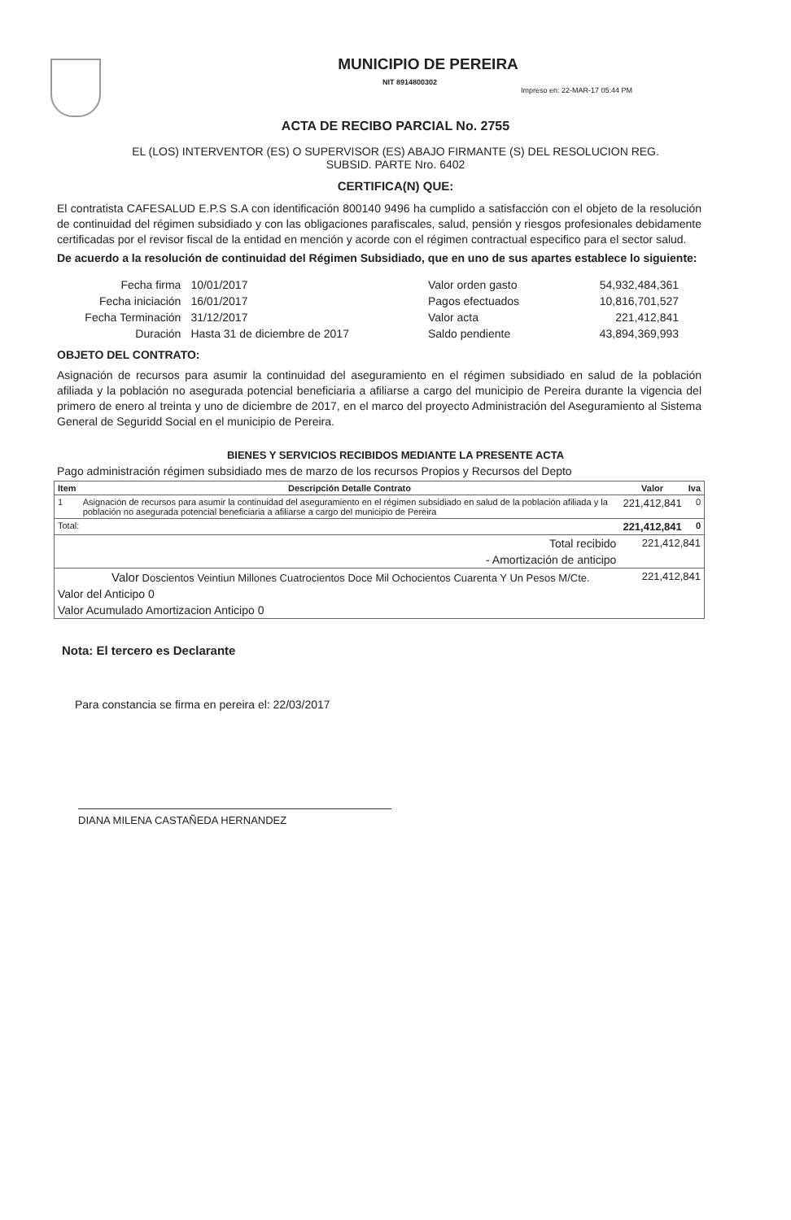MUNICIPIO DE PEREIRA
NIT 8914800302
Impreso en: 22-MAR-17 05:44 PM
ACTA DE RECIBO PARCIAL No. 2755
EL (LOS) INTERVENTOR (ES) O SUPERVISOR (ES) ABAJO FIRMANTE (S) DEL RESOLUCION REG.
SUBSID. PARTE Nro. 6402
CERTIFICA(N) QUE:
El contratista CAFESALUD E.P.S S.A con identificación 800140 9496 ha cumplido a satisfacción con el objeto de la resolución de continuidad del régimen subsidiado y con las obligaciones parafiscales, salud, pensión y riesgos profesionales debidamente certificadas por el revisor fiscal de la entidad en mención y acorde con el régimen contractual especifico para el sector salud.
De acuerdo a la resolución de continuidad del Régimen Subsidiado, que en uno de sus apartes establece lo siguiente:
| Fecha firma | 10/01/2017 |
| Fecha iniciación | 16/01/2017 |
| Fecha Terminación | 31/12/2017 |
| Duración | Hasta 31 de diciembre de 2017 |
| Valor orden gasto | 54,932,484,361 |
| Pagos efectuados | 10,816,701,527 |
| Valor acta | 221,412,841 |
| Saldo pendiente | 43,894,369,993 |
OBJETO DEL CONTRATO:
Asignación de recursos para asumir la continuidad del aseguramiento en el régimen subsidiado en salud de la población afiliada y la población no asegurada potencial beneficiaria a afiliarse a cargo del municipio de Pereira durante la vigencia del primero de enero al treinta y uno de diciembre de 2017, en el marco del proyecto Administración del Aseguramiento al Sistema General de Seguridd Social en el municipio de Pereira.
BIENES Y SERVICIOS RECIBIDOS MEDIANTE LA PRESENTE ACTA
Pago administración régimen subsidiado mes de marzo de los recursos Propios y Recursos del Depto
| Item | Descripción Detalle Contrato | Valor | Iva |
| --- | --- | --- | --- |
| 1 | Asignación de recursos para asumir la continuidad del aseguramiento en el régimen subsidiado en salud de la población afiliada y la población no asegurada potencial beneficiaria a afiliarse a cargo del municipio de Pereira | 221,412,841 | 0 |
| Total: | | 221,412,841 | 0 |
| Total recibido | | 221,412,841 | |
| - Amortización de anticipo | | | |
| Valor Doscientos Veintiun Millones Cuatrocientos Doce Mil Ochocientos Cuarenta Y Un Pesos M/Cte. | | 221,412,841 | |
| Valor del Anticipo 0 | | | |
| Valor Acumulado Amortizacion Anticipo 0 | | | |
Nota: El tercero es Declarante
Para constancia se firma en pereira el: 22/03/2017
DIANA MILENA CASTAÑEDA HERNANDEZ